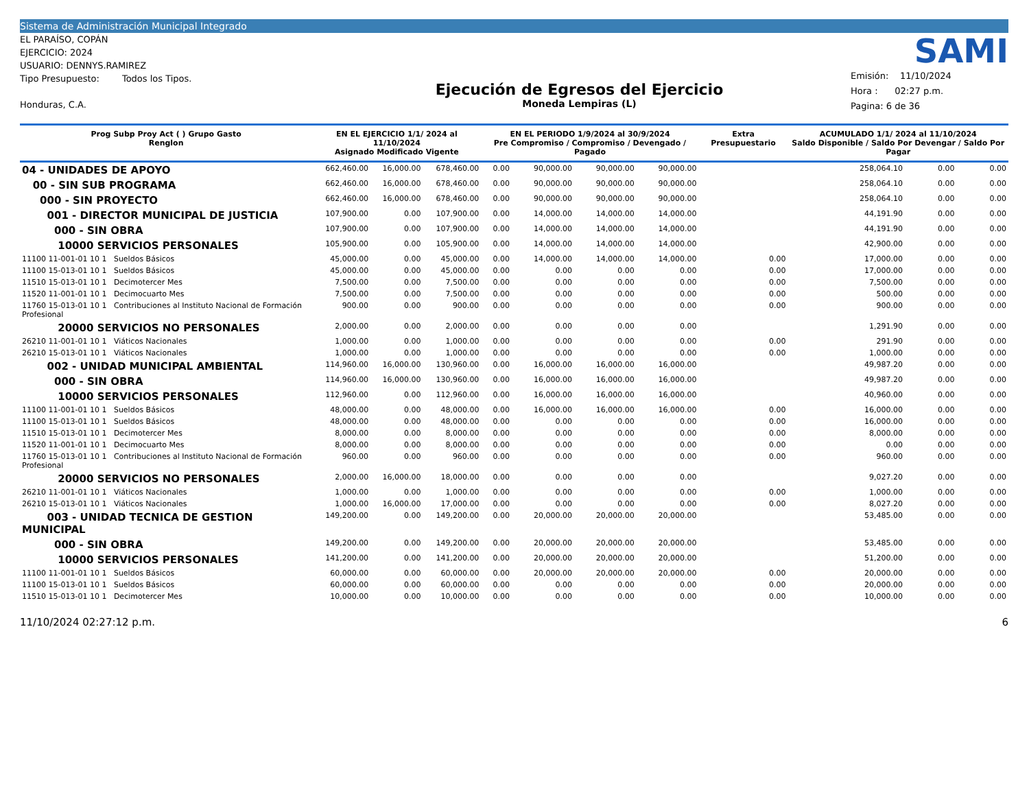Sistema de Administración Municipal Integrado
EL PARAÍSO, COPÁN
EJERCICIO: 2024
USUARIO: DENNYS.RAMIREZ
Tipo Presupuesto: Todos los Tipos.
Honduras, C.A.
Ejecución de Egresos del Ejercicio
Moneda Lempiras (L)
SAMI
Emisión: 11/10/2024
Hora : 02:27 p.m.
Pagina: 6 de 36
| Prog Subp Proy Act ( ) Grupo Gasto Renglon | EN EL EJERCICIO 1/1/ 2024 al 11/10/2024 Asignado Modificado Vigente | | | EN EL PERIODO 1/9/2024 al 30/9/2024 Pre Compromiso / Compromiso / Devengado / Pagado | | | | Extra Presupuestario | ACUMULADO 1/1/ 2024 al 11/10/2024 Saldo Disponible / Saldo Por Devengar / Saldo Por Pagar | | |
| --- | --- | --- | --- | --- | --- | --- | --- | --- | --- | --- | --- |
| 04 - UNIDADES DE APOYO | 662,460.00 | 16,000.00 | 678,460.00 | 0.00 | 90,000.00 | 90,000.00 | 90,000.00 | | 258,064.10 | 0.00 | 0.00 |
| 00 - SIN SUB PROGRAMA | 662,460.00 | 16,000.00 | 678,460.00 | 0.00 | 90,000.00 | 90,000.00 | 90,000.00 | | 258,064.10 | 0.00 | 0.00 |
| 000 - SIN PROYECTO | 662,460.00 | 16,000.00 | 678,460.00 | 0.00 | 90,000.00 | 90,000.00 | 90,000.00 | | 258,064.10 | 0.00 | 0.00 |
| 001 - DIRECTOR MUNICIPAL DE JUSTICIA | 107,900.00 | 0.00 | 107,900.00 | 0.00 | 14,000.00 | 14,000.00 | 14,000.00 | | 44,191.90 | 0.00 | 0.00 |
| 000 - SIN OBRA | 107,900.00 | 0.00 | 107,900.00 | 0.00 | 14,000.00 | 14,000.00 | 14,000.00 | | 44,191.90 | 0.00 | 0.00 |
| 10000 SERVICIOS PERSONALES | 105,900.00 | 0.00 | 105,900.00 | 0.00 | 14,000.00 | 14,000.00 | 14,000.00 | | 42,900.00 | 0.00 | 0.00 |
| 11100 11-001-01 10 1 Sueldos Básicos | 45,000.00 | 0.00 | 45,000.00 | 0.00 | 14,000.00 | 14,000.00 | 14,000.00 | 0.00 | 17,000.00 | 0.00 | 0.00 |
| 11100 15-013-01 10 1 Sueldos Básicos | 45,000.00 | 0.00 | 45,000.00 | 0.00 | 0.00 | 0.00 | 0.00 | 0.00 | 17,000.00 | 0.00 | 0.00 |
| 11510 15-013-01 10 1 Decimotercer Mes | 7,500.00 | 0.00 | 7,500.00 | 0.00 | 0.00 | 0.00 | 0.00 | 0.00 | 7,500.00 | 0.00 | 0.00 |
| 11520 11-001-01 10 1 Decimocuarto Mes | 7,500.00 | 0.00 | 7,500.00 | 0.00 | 0.00 | 0.00 | 0.00 | 0.00 | 500.00 | 0.00 | 0.00 |
| 11760 15-013-01 10 1 Contribuciones al Instituto Nacional de Formación Profesional | 900.00 | 0.00 | 900.00 | 0.00 | 0.00 | 0.00 | 0.00 | 0.00 | 900.00 | 0.00 | 0.00 |
| 20000 SERVICIOS NO PERSONALES | 2,000.00 | 0.00 | 2,000.00 | 0.00 | 0.00 | 0.00 | 0.00 | | 1,291.90 | 0.00 | 0.00 |
| 26210 11-001-01 10 1 Viáticos Nacionales | 1,000.00 | 0.00 | 1,000.00 | 0.00 | 0.00 | 0.00 | 0.00 | 0.00 | 291.90 | 0.00 | 0.00 |
| 26210 15-013-01 10 1 Viáticos Nacionales | 1,000.00 | 0.00 | 1,000.00 | 0.00 | 0.00 | 0.00 | 0.00 | 0.00 | 1,000.00 | 0.00 | 0.00 |
| 002 - UNIDAD MUNICIPAL AMBIENTAL | 114,960.00 | 16,000.00 | 130,960.00 | 0.00 | 16,000.00 | 16,000.00 | 16,000.00 | | 49,987.20 | 0.00 | 0.00 |
| 000 - SIN OBRA | 114,960.00 | 16,000.00 | 130,960.00 | 0.00 | 16,000.00 | 16,000.00 | 16,000.00 | | 49,987.20 | 0.00 | 0.00 |
| 10000 SERVICIOS PERSONALES | 112,960.00 | 0.00 | 112,960.00 | 0.00 | 16,000.00 | 16,000.00 | 16,000.00 | | 40,960.00 | 0.00 | 0.00 |
| 11100 11-001-01 10 1 Sueldos Básicos | 48,000.00 | 0.00 | 48,000.00 | 0.00 | 16,000.00 | 16,000.00 | 16,000.00 | 0.00 | 16,000.00 | 0.00 | 0.00 |
| 11100 15-013-01 10 1 Sueldos Básicos | 48,000.00 | 0.00 | 48,000.00 | 0.00 | 0.00 | 0.00 | 0.00 | 0.00 | 16,000.00 | 0.00 | 0.00 |
| 11510 15-013-01 10 1 Decimotercer Mes | 8,000.00 | 0.00 | 8,000.00 | 0.00 | 0.00 | 0.00 | 0.00 | 0.00 | 8,000.00 | 0.00 | 0.00 |
| 11520 11-001-01 10 1 Decimocuarto Mes | 8,000.00 | 0.00 | 8,000.00 | 0.00 | 0.00 | 0.00 | 0.00 | 0.00 | 0.00 | 0.00 | 0.00 |
| 11760 15-013-01 10 1 Contribuciones al Instituto Nacional de Formación Profesional | 960.00 | 0.00 | 960.00 | 0.00 | 0.00 | 0.00 | 0.00 | 0.00 | 960.00 | 0.00 | 0.00 |
| 20000 SERVICIOS NO PERSONALES | 2,000.00 | 16,000.00 | 18,000.00 | 0.00 | 0.00 | 0.00 | 0.00 | | 9,027.20 | 0.00 | 0.00 |
| 26210 11-001-01 10 1 Viáticos Nacionales | 1,000.00 | 0.00 | 1,000.00 | 0.00 | 0.00 | 0.00 | 0.00 | 0.00 | 1,000.00 | 0.00 | 0.00 |
| 26210 15-013-01 10 1 Viáticos Nacionales | 1,000.00 | 16,000.00 | 17,000.00 | 0.00 | 0.00 | 0.00 | 0.00 | 0.00 | 8,027.20 | 0.00 | 0.00 |
| 003 - UNIDAD TECNICA DE GESTION MUNICIPAL | 149,200.00 | 0.00 | 149,200.00 | 0.00 | 20,000.00 | 20,000.00 | 20,000.00 | | 53,485.00 | 0.00 | 0.00 |
| 000 - SIN OBRA | 149,200.00 | 0.00 | 149,200.00 | 0.00 | 20,000.00 | 20,000.00 | 20,000.00 | | 53,485.00 | 0.00 | 0.00 |
| 10000 SERVICIOS PERSONALES | 141,200.00 | 0.00 | 141,200.00 | 0.00 | 20,000.00 | 20,000.00 | 20,000.00 | | 51,200.00 | 0.00 | 0.00 |
| 11100 11-001-01 10 1 Sueldos Básicos | 60,000.00 | 0.00 | 60,000.00 | 0.00 | 20,000.00 | 20,000.00 | 20,000.00 | 0.00 | 20,000.00 | 0.00 | 0.00 |
| 11100 15-013-01 10 1 Sueldos Básicos | 60,000.00 | 0.00 | 60,000.00 | 0.00 | 0.00 | 0.00 | 0.00 | 0.00 | 20,000.00 | 0.00 | 0.00 |
| 11510 15-013-01 10 1 Decimotercer Mes | 10,000.00 | 0.00 | 10,000.00 | 0.00 | 0.00 | 0.00 | 0.00 | 0.00 | 10,000.00 | 0.00 | 0.00 |
11/10/2024 02:27:12 p.m. 6